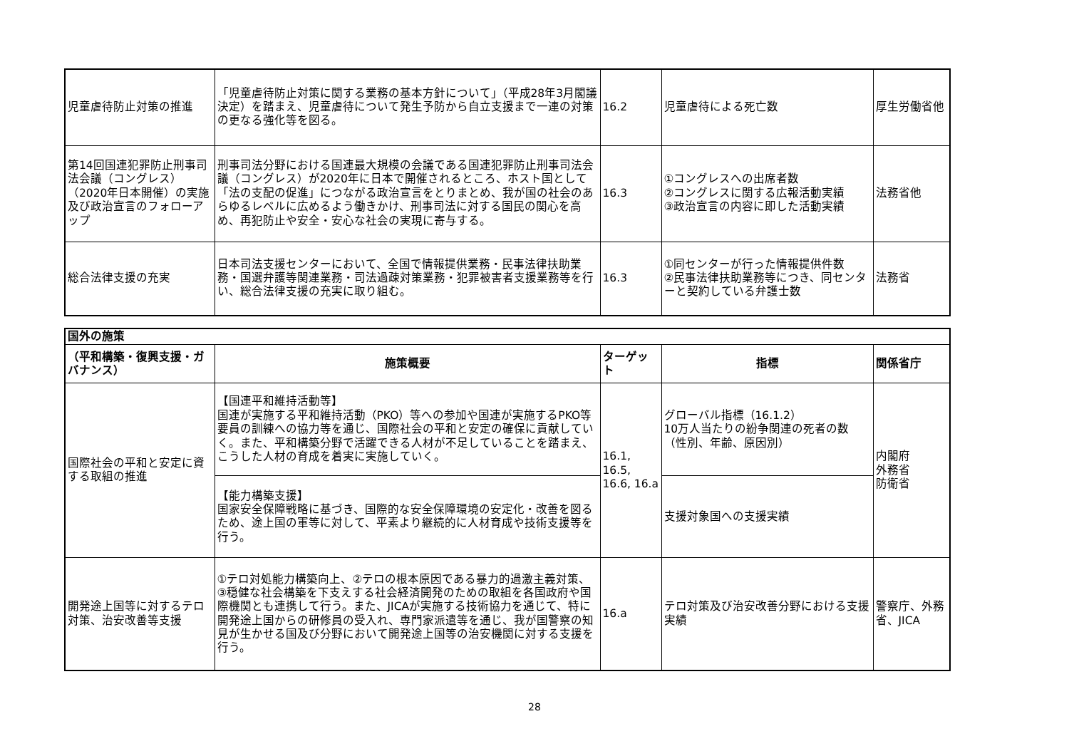| 児童虐待防止対策の推進 | 「児童虐待防止対策に関する業務の基本方針について」（平成28年3月閣議決定）を踏まえ、児童虐待について発生予防から自立支援まで一連の対策の更なる強化等を図る。 | 16.2 | 児童虐待による死亡数 | 厚生労働省他 |
| 第14回国連犯罪防止刑事司法会議（コングレス）（2020年日本開催）の実施及び政治宣言のフォローアップ | 刑事司法分野における国連最大規模の会議である国連犯罪防止刑事司法会議（コングレス）が2020年に日本で開催されるところ、ホスト国として「法の支配の促進」につながる政治宣言をとりまとめ、我が国の社会のあらゆるレベルに広めるよう働きかけ、刑事司法に対する国民の関心を高め、再犯防止や安全・安心な社会の実現に寄与する。 | 16.3 | ①コングレスへの出席者数 ②コングレスに関する広報活動実績 ③政治宣言の内容に即した活動実績 | 法務省他 |
| 総合法律支援の充実 | 日本司法支援センターにおいて、全国で情報提供業務・民事法律扶助業務・国選弁護等関連業務・司法過疎対策業務・犯罪被害者支援業務等を行い、総合法律支援の充実に取り組む。 | 16.3 | ①同センターが行った情報提供件数 ②民事法律扶助業務等につき、同センターと契約している弁護士数 | 法務省 |
| 国外の施策 | | | | |
| --- | --- | --- | --- | --- |
| （平和構築・復興支援・ガバナンス） | 施策概要 | ターゲット | 指標 | 関係省庁 |
| 国際社会の平和と安定に資する取組の推進 | 【国連平和維持活動等】 国連が実施する平和維持活動（PKO）等への参加や国連が実施するPKO等要員の訓練への協力等を通じ、国際社会の平和と安定の確保に貢献していく。また、平和構築分野で活躍できる人材が不足していることを踏まえ、こうした人材の育成を着実に実施していく。 | 16.1, 16.5, 16.6, 16.a | グローバル指標（16.1.2） 10万人当たりの紛争関連の死者の数（性別、年齢、原因別） | 内閣府 外務省 防衛省 |
| | 【能力構築支援】 国家安全保障戦略に基づき、国際的な安全保障環境の安定化・改善を図るため、途上国の軍等に対して、平素より継続的に人材育成や技術支援等を行う。 | | 支援対象国への支援実績 | |
| 開発途上国等に対するテロ対策、治安改善等支援 | ①テロ対処能力構築向上、②テロの根本原因である暴力的過激主義対策、③穏健な社会構築を下支えする社会経済開発のための取組を各国政府や国際機関とも連携して行う。また、JICAが実施する技術協力を通じて、特に開発途上国からの研修員の受入れ、専門家派遣等を通じ、我が国警察の知見が生かせる国及び分野において開発途上国等の治安機関に対する支援を行う。 | 16.a | テロ対策及び治安改善分野における支援実績 | 警察庁、外務省、JICA |
28